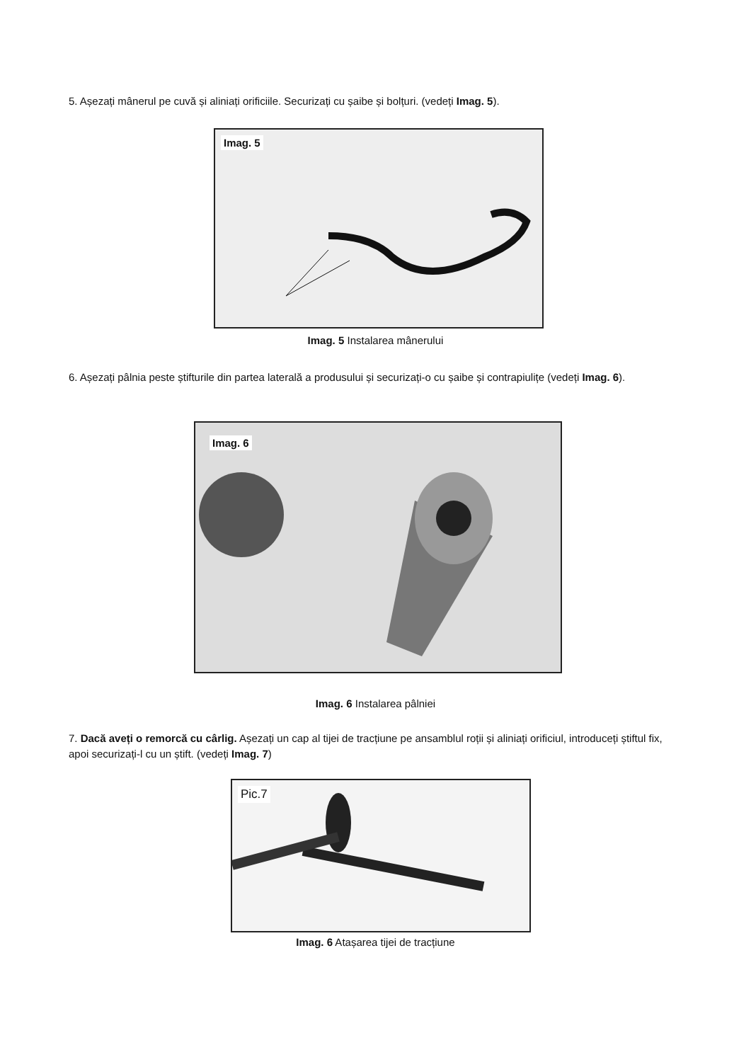5. Așezați mânerul pe cuvă și aliniați orificiile. Securizați cu șaibe și bolțuri. (vedeți Imag. 5).
Imag. 5
Imag. 5 Instalarea mânerului
6. Așezați pâlnia peste știfturile din partea laterală a produsului și securizați-o cu șaibe și contrapiulițe (vedeți Imag. 6).
Imag. 6
Imag. 6 Instalarea pâlniei
7. Dacă aveți o remorcă cu cârlig. Așezați un cap al tijei de tracțiune pe ansamblul roții și aliniați orificiul, introduceți știftul fix, apoi securizați-l cu un știft. (vedeți Imag. 7)
Pic.7
Imag. 6 Atașarea tijei de tracțiune